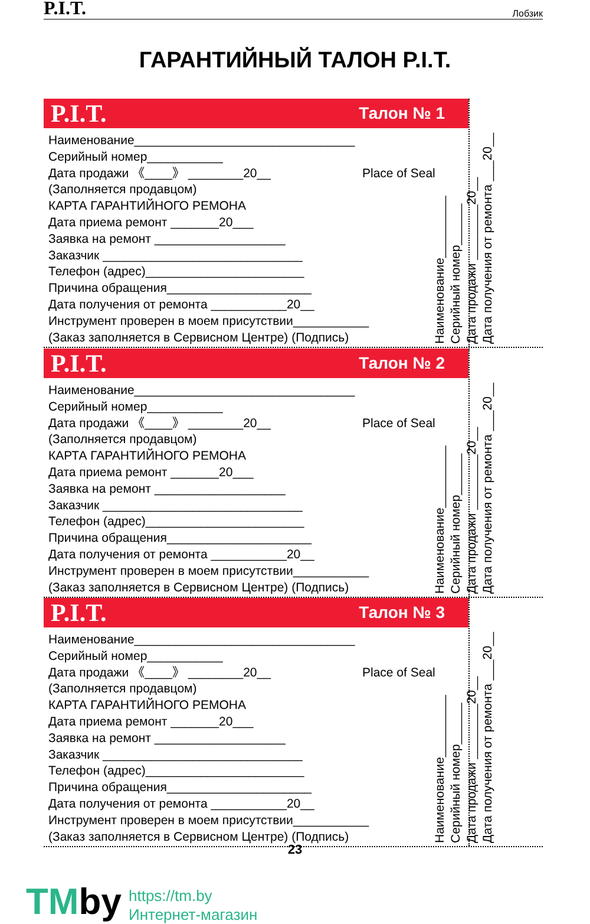P.I.T. Лобзик
ГАРАНТИЙНЫЙ ТАЛОН P.I.T.
P.I.T. Талон № 1
Наименование________________________________
Серийный номер___________
Дата продажи 《____》 ________20__
(Заполняется продавцом)
КАРТА ГАРАНТИЙНОГО РЕМОНА
Дата приема ремонт _______20___
Заявка на ремонт ___________________
Заказчик _____________________________
Телефон (адрес)_______________________
Причина обращения_____________________
Дата получения от ремонта ___________20__
Инструмент проверен в моем присутствии___________
(Заказ заполняется в Сервисном Центре) (Подпись)
Place of Seal
Наименование_________
Серийный номер______
Дата продажи ________20__
Дата получения от ремонта ___20__
P.I.T. Талон № 2
Наименование________________________________
Серийный номер___________
Дата продажи 《____》 ________20__
(Заполняется продавцом)
КАРТА ГАРАНТИЙНОГО РЕМОНА
Дата приема ремонт _______20___
Заявка на ремонт ___________________
Заказчик _____________________________
Телефон (адрес)_______________________
Причина обращения_____________________
Дата получения от ремонта ___________20__
Инструмент проверен в моем присутствии___________
(Заказ заполняется в Сервисном Центре) (Подпись)
Place of Seal
Наименование_________
Серийный номер______
Дата продажи ________20__
Дата получения от ремонта ___20__
P.I.T. Талон № 3
Наименование________________________________
Серийный номер___________
Дата продажи 《____》 ________20__
(Заполняется продавцом)
КАРТА ГАРАНТИЙНОГО РЕМОНА
Дата приема ремонт _______20___
Заявка на ремонт ___________________
Заказчик _____________________________
Телефон (адрес)_______________________
Причина обращения_____________________
Дата получения от ремонта ___________20__
Инструмент проверен в моем присутствии___________
(Заказ заполняется в Сервисном Центре) (Подпись)
Place of Seal
Наименование_________
Серийный номер______
Дата продажи ________20__
Дата получения от ремонта ___20__
23
TMby
https://tm.by
Интернет-магазин